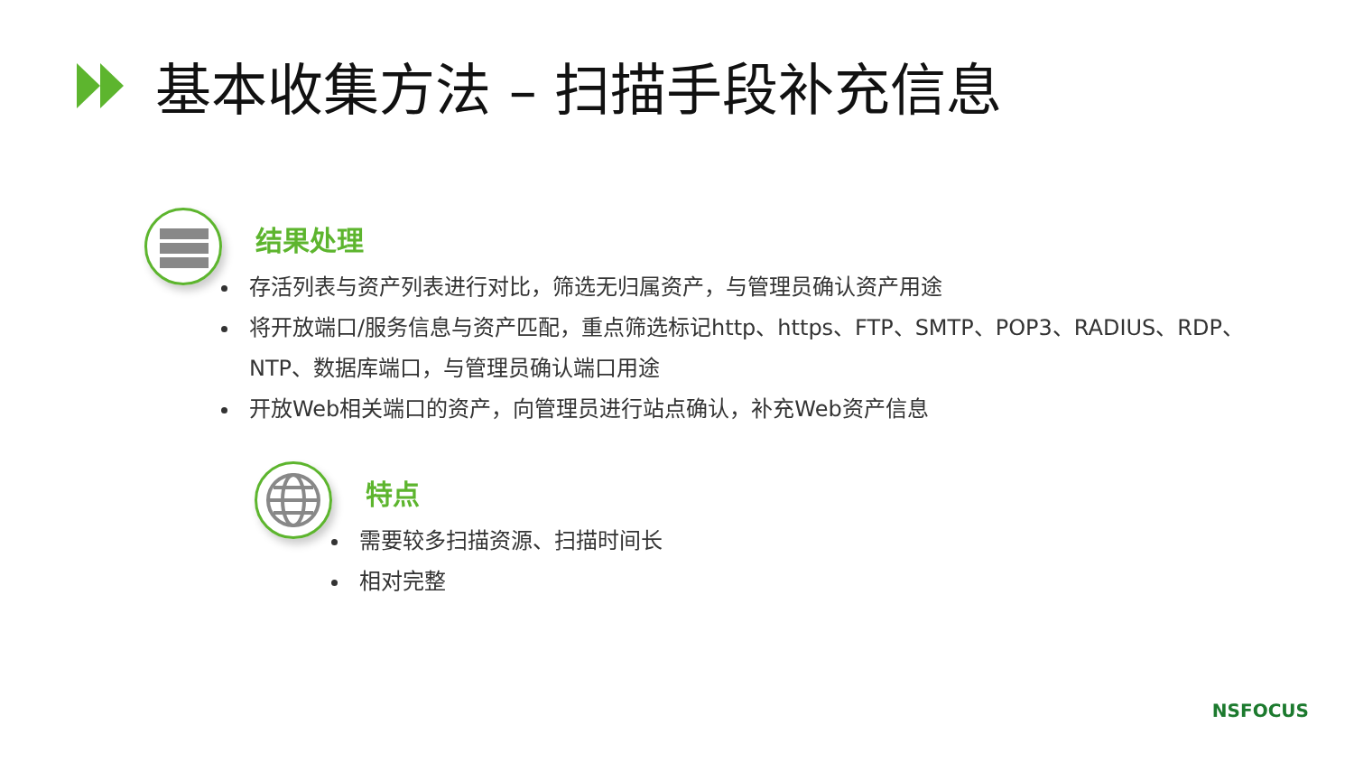基本收集方法 – 扫描手段补充信息
结果处理
存活列表与资产列表进行对比，筛选无归属资产，与管理员确认资产用途
将开放端口/服务信息与资产匹配，重点筛选标记http、https、FTP、SMTP、POP3、RADIUS、RDP、NTP、数据库端口，与管理员确认端口用途
开放Web相关端口的资产，向管理员进行站点确认，补充Web资产信息
特点
需要较多扫描资源、扫描时间长
相对完整
NSFOCUS